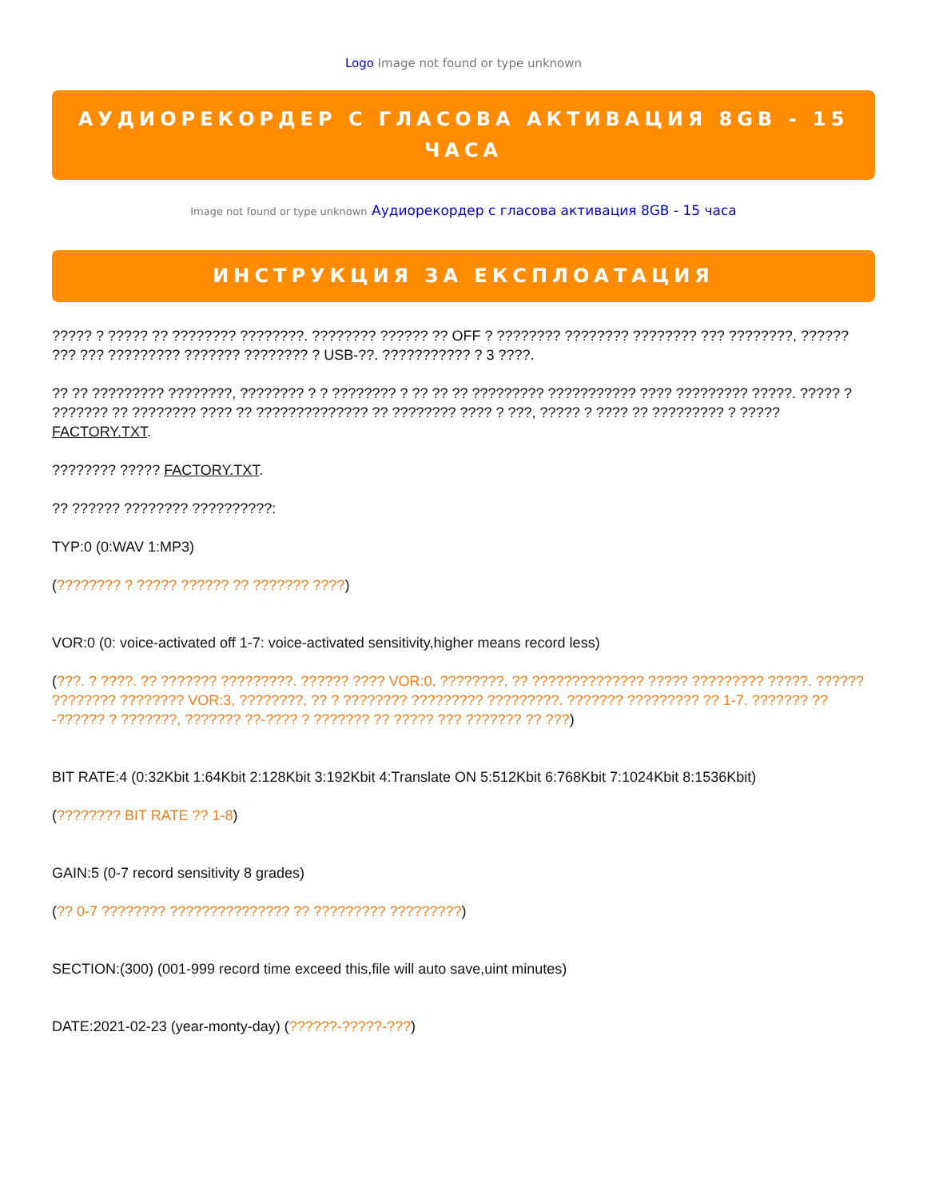Logo Image not found or type unknown
АУДИОРЕКОРДЕР С ГЛАСОВА АКТИВАЦИЯ 8GB - 15 ЧАСА
Image not found or type unknown Аудиорекордер с гласова активация 8GB - 15 часа
ИНСТРУКЦИЯ ЗА ЕКСПЛОАТАЦИЯ
????? ? ????? ?? ???????? ????????. ???????? ?????? ?? OFF ? ???????? ???????? ???????? ??? ????????, ?????? ??? ??? ????????? ??????? ???????? ? USB-??. ??????????? ? 3 ????.
?? ?? ????????? ????????, ???????? ? ? ???????? ? ?? ?? ?? ????????? ??????????? ???? ????????? ?????. ????? ? ??????? ?? ???????? ???? ?? ?????????????? ?? ???????? ???? ? ???, ????? ? ???? ?? ????????? ? ????? FACTORY.TXT.
???????? ????? FACTORY.TXT.
?? ?????? ???????? ??????????:
TYP:0 (0:WAV 1:MP3)
(???????? ? ????? ?????? ?? ??????? ????)
VOR:0 (0: voice-activated off 1-7: voice-activated sensitivity,higher means record less)
(???. ? ????. ?? ??????? ?????????. ?????? ???? VOR:0, ????????, ?? ?????????????? ????? ????????? ?????. ?????? ???????? ???????? VOR:3, ????????, ?? ? ???????? ????????? ?????????. ??????? ????????? ?? 1-7. ??????? ??-?????? ? ???????, ??????? ??-???? ? ??????? ?? ????? ??? ??????? ?? ???)
BIT RATE:4 (0:32Kbit 1:64Kbit 2:128Kbit 3:192Kbit 4:Translate ON 5:512Kbit 6:768Kbit 7:1024Kbit 8:1536Kbit)
(???????? BIT RATE ?? 1-8)
GAIN:5 (0-7 record sensitivity 8 grades)
(?? 0-7 ???????? ??????????????? ?? ????????? ?????????)
SECTION:(300) (001-999 record time exceed this,file will auto save,uint minutes)
DATE:2021-02-23 (year-monty-day) (??????-?????-???)